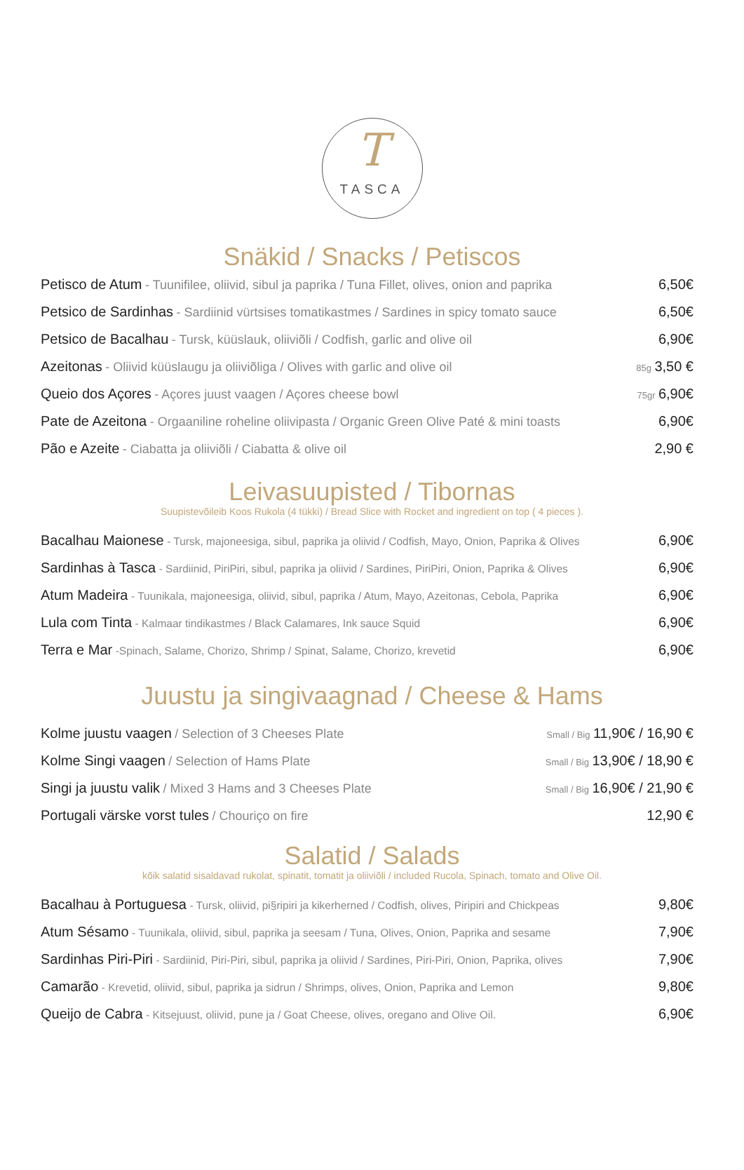T
TASCA
Snäkid / Snacks / Petiscos
Petisco de Atum - Tuunifilee, oliivid, sibul ja paprika / Tuna Fillet, olives, onion and paprika 6,50€
Petsico de Sardinhas - Sardiinid vürtsises tomatikastmes / Sardines in spicy tomato sauce 6,50€
Petsico de Bacalhau - Tursk, küüslauk, oliiviõli / Codfish, garlic and olive oil 6,90€
Azeitonas - Oliivid küüslaugu ja oliiviõliga / Olives with garlic and olive oil 85g 3,50 €
Queio dos Açores - Açores juust vaagen / Açores cheese bowl 75gr 6,90€
Pate de Azeitona - Orgaaniline roheline oliivipasta / Organic Green Olive Paté & mini toasts 6,90€
Pão e Azeite - Ciabatta ja oliiviõli / Ciabatta & olive oil 2,90 €
Leivasuupisted / Tibornas
Suupistevõileib Koos Rukola (4 tükki) / Bread Slice with Rocket and ingredient on top ( 4 pieces ).
Bacalhau Maionese - Tursk, majoneesiga, sibul, paprika ja oliivid / Codfish, Mayo, Onion, Paprika & Olives 6,90€
Sardinhas à Tasca - Sardiinid, PiriPiri, sibul, paprika ja oliivid / Sardines, PiriPiri, Onion, Paprika & Olives 6,90€
Atum Madeira - Tuunikala, majoneesiga, oliivid, sibul, paprika / Atum, Mayo, Azeitonas, Cebola, Paprika 6,90€
Lula com Tinta - Kalmaar tindikastmes / Black Calamares, Ink sauce Squid 6,90€
Terra e Mar -Spinach, Salame, Chorizo, Shrimp / Spinat, Salame, Chorizo, krevetid 6,90€
Juustu ja singivaagnad / Cheese & Hams
Kolme juustu vaagen / Selection of 3 Cheeses Plate Small / Big 11,90€ / 16,90 €
Kolme Singi vaagen / Selection of Hams Plate Small / Big 13,90€ / 18,90 €
Singi ja juustu valik / Mixed 3 Hams and 3 Cheeses Plate Small / Big 16,90€ / 21,90 €
Portugali värske vorst tules / Chouriço on fire 12,90 €
Salatid / Salads
kõik salatid sisaldavad rukolat, spinatit, tomatit ja oliiviõli / included Rucola, Spinach, tomato and Olive Oil.
Bacalhau à Portuguesa - Tursk, oliivid, pi§ripiri ja kikerherned / Codfish, olives, Piripiri and Chickpeas 9,80€
Atum Sésamo - Tuunikala, oliivid, sibul, paprika ja seesam / Tuna, Olives, Onion, Paprika and sesame 7,90€
Sardinhas Piri-Piri - Sardiinid, Piri-Piri, sibul, paprika ja oliivid / Sardines, Piri-Piri, Onion, Paprika, olives 7,90€
Camarão - Krevetid, oliivid, sibul, paprika ja sidrun / Shrimps, olives, Onion, Paprika and Lemon 9,80€
Queijo de Cabra - Kitsejuust, oliivid, pune ja / Goat Cheese, olives, oregano and Olive Oil. 6,90€